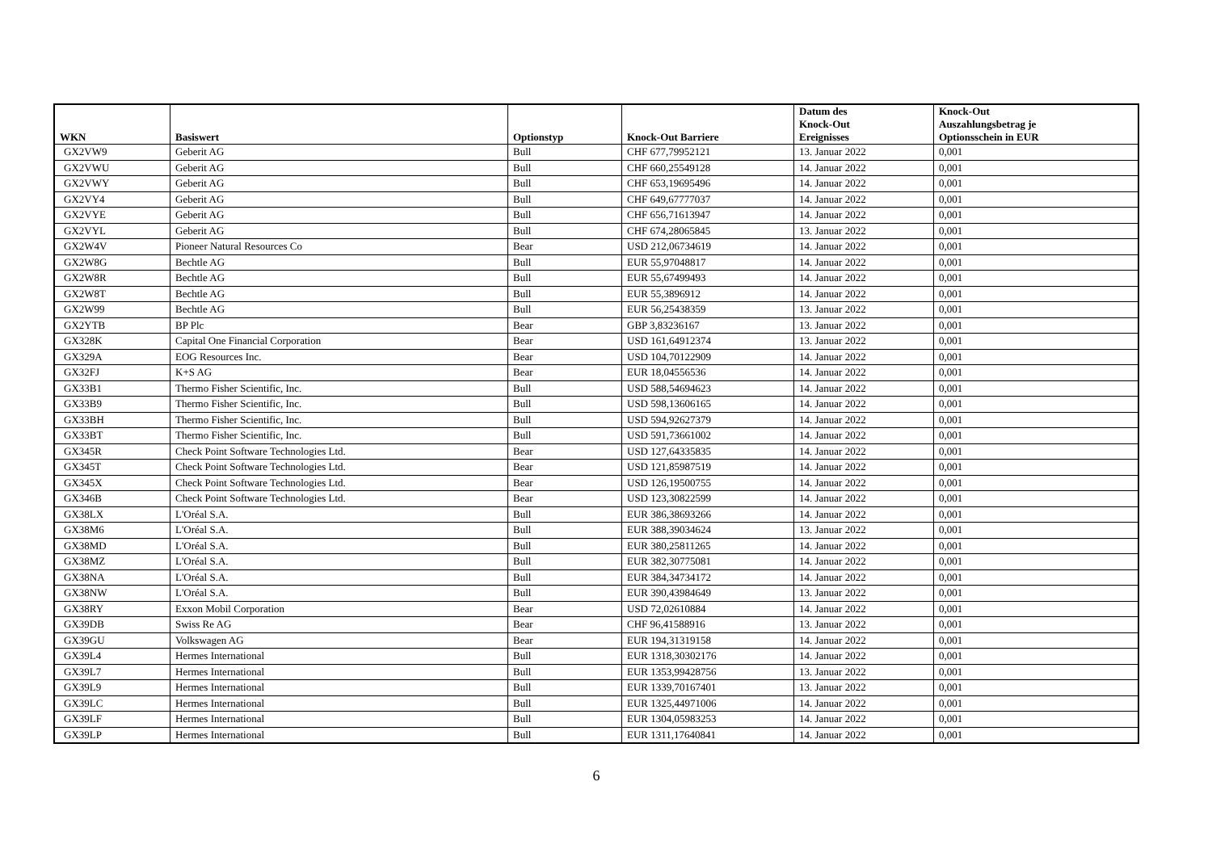| WKN | Basiswert | Optionstyp | Knock-Out Barriere | Datum des Knock-Out Ereignisses | Knock-Out Auszahlungsbetrag je Optionsschein in EUR |
| --- | --- | --- | --- | --- | --- |
| GX2VW9 | Geberit AG | Bull | CHF 677,79952121 | 13. Januar 2022 | 0,001 |
| GX2VWU | Geberit AG | Bull | CHF 660,25549128 | 14. Januar 2022 | 0,001 |
| GX2VWY | Geberit AG | Bull | CHF 653,19695496 | 14. Januar 2022 | 0,001 |
| GX2VY4 | Geberit AG | Bull | CHF 649,67777037 | 14. Januar 2022 | 0,001 |
| GX2VYE | Geberit AG | Bull | CHF 656,71613947 | 14. Januar 2022 | 0,001 |
| GX2VYL | Geberit AG | Bull | CHF 674,28065845 | 13. Januar 2022 | 0,001 |
| GX2W4V | Pioneer Natural Resources Co | Bear | USD 212,06734619 | 14. Januar 2022 | 0,001 |
| GX2W8G | Bechtle AG | Bull | EUR 55,97048817 | 14. Januar 2022 | 0,001 |
| GX2W8R | Bechtle AG | Bull | EUR 55,67499493 | 14. Januar 2022 | 0,001 |
| GX2W8T | Bechtle AG | Bull | EUR 55,3896912 | 14. Januar 2022 | 0,001 |
| GX2W99 | Bechtle AG | Bull | EUR 56,25438359 | 13. Januar 2022 | 0,001 |
| GX2YTB | BP Plc | Bear | GBP 3,83236167 | 13. Januar 2022 | 0,001 |
| GX328K | Capital One Financial Corporation | Bear | USD 161,64912374 | 13. Januar 2022 | 0,001 |
| GX329A | EOG Resources Inc. | Bear | USD 104,70122909 | 14. Januar 2022 | 0,001 |
| GX32FJ | K+S AG | Bear | EUR 18,04556536 | 14. Januar 2022 | 0,001 |
| GX33B1 | Thermo Fisher Scientific, Inc. | Bull | USD 588,54694623 | 14. Januar 2022 | 0,001 |
| GX33B9 | Thermo Fisher Scientific, Inc. | Bull | USD 598,13606165 | 14. Januar 2022 | 0,001 |
| GX33BH | Thermo Fisher Scientific, Inc. | Bull | USD 594,92627379 | 14. Januar 2022 | 0,001 |
| GX33BT | Thermo Fisher Scientific, Inc. | Bull | USD 591,73661002 | 14. Januar 2022 | 0,001 |
| GX345R | Check Point Software Technologies Ltd. | Bear | USD 127,64335835 | 14. Januar 2022 | 0,001 |
| GX345T | Check Point Software Technologies Ltd. | Bear | USD 121,85987519 | 14. Januar 2022 | 0,001 |
| GX345X | Check Point Software Technologies Ltd. | Bear | USD 126,19500755 | 14. Januar 2022 | 0,001 |
| GX346B | Check Point Software Technologies Ltd. | Bear | USD 123,30822599 | 14. Januar 2022 | 0,001 |
| GX38LX | L'Oréal S.A. | Bull | EUR 386,38693266 | 14. Januar 2022 | 0,001 |
| GX38M6 | L'Oréal S.A. | Bull | EUR 388,39034624 | 13. Januar 2022 | 0,001 |
| GX38MD | L'Oréal S.A. | Bull | EUR 380,25811265 | 14. Januar 2022 | 0,001 |
| GX38MZ | L'Oréal S.A. | Bull | EUR 382,30775081 | 14. Januar 2022 | 0,001 |
| GX38NA | L'Oréal S.A. | Bull | EUR 384,34734172 | 14. Januar 2022 | 0,001 |
| GX38NW | L'Oréal S.A. | Bull | EUR 390,43984649 | 13. Januar 2022 | 0,001 |
| GX38RY | Exxon Mobil Corporation | Bear | USD 72,02610884 | 14. Januar 2022 | 0,001 |
| GX39DB | Swiss Re AG | Bear | CHF 96,41588916 | 13. Januar 2022 | 0,001 |
| GX39GU | Volkswagen AG | Bear | EUR 194,31319158 | 14. Januar 2022 | 0,001 |
| GX39L4 | Hermes International | Bull | EUR 1318,30302176 | 14. Januar 2022 | 0,001 |
| GX39L7 | Hermes International | Bull | EUR 1353,99428756 | 13. Januar 2022 | 0,001 |
| GX39L9 | Hermes International | Bull | EUR 1339,70167401 | 13. Januar 2022 | 0,001 |
| GX39LC | Hermes International | Bull | EUR 1325,44971006 | 14. Januar 2022 | 0,001 |
| GX39LF | Hermes International | Bull | EUR 1304,05983253 | 14. Januar 2022 | 0,001 |
| GX39LP | Hermes International | Bull | EUR 1311,17640841 | 14. Januar 2022 | 0,001 |
6